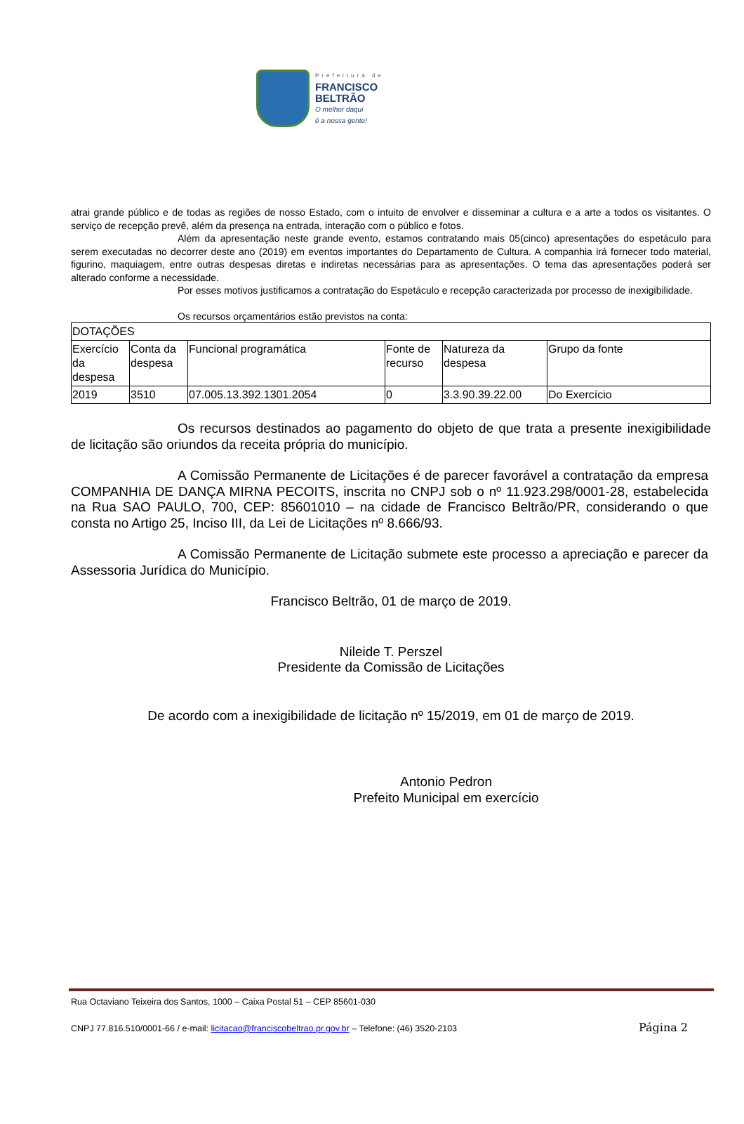Prefeitura de
FRANCISCO
BELTRÃO
O melhor daqui
é a nossa gente!
atrai grande público e de todas as regiões de nosso Estado, com o intuito de envolver e disseminar a cultura e a arte a todos os visitantes. O serviço de recepção prevê, além da presença na entrada, interação com o público e fotos.
Além da apresentação neste grande evento, estamos contratando mais 05(cinco) apresentações do espetáculo para serem executadas no decorrer deste ano (2019) em eventos importantes do Departamento de Cultura. A companhia irá fornecer todo material, figurino, maquiagem, entre outras despesas diretas e indiretas necessárias para as apresentações. O tema das apresentações poderá ser alterado conforme a necessidade.
Por esses motivos justificamos a contratação do Espetáculo e recepção caracterizada por processo de inexigibilidade.
Os recursos orçamentários estão previstos na conta:
| DOTAÇÕES | | | | | |
| Exercício da despesa | Conta da despesa | Funcional programática | Fonte de recurso | Natureza da despesa | Grupo da fonte |
| 2019 | 3510 | 07.005.13.392.1301.2054 | 0 | 3.3.90.39.22.00 | Do Exercício |
Os recursos destinados ao pagamento do objeto de que trata a presente inexigibilidade de licitação são oriundos da receita própria do município.
A Comissão Permanente de Licitações é de parecer favorável a contratação da empresa COMPANHIA DE DANÇA MIRNA PECOITS, inscrita no CNPJ sob o nº 11.923.298/0001-28, estabelecida na Rua SAO PAULO, 700, CEP: 85601010 – na cidade de Francisco Beltrão/PR, considerando o que consta no Artigo 25, Inciso III, da Lei de Licitações nº 8.666/93.
A Comissão Permanente de Licitação submete este processo a apreciação e parecer da Assessoria Jurídica do Município.
Francisco Beltrão, 01 de março de 2019.
Nileide T. Perszel
Presidente da Comissão de Licitações
De acordo com a inexigibilidade de licitação nº 15/2019, em 01 de março de 2019.
Antonio Pedron
Prefeito Municipal em exercício
Rua Octaviano Teixeira dos Santos, 1000 – Caixa Postal 51 – CEP 85601-030
CNPJ 77.816.510/0001-66 / e-mail: licitacao@franciscobeltrao.pr.gov.br – Telefone: (46) 3520-2103 Página 2